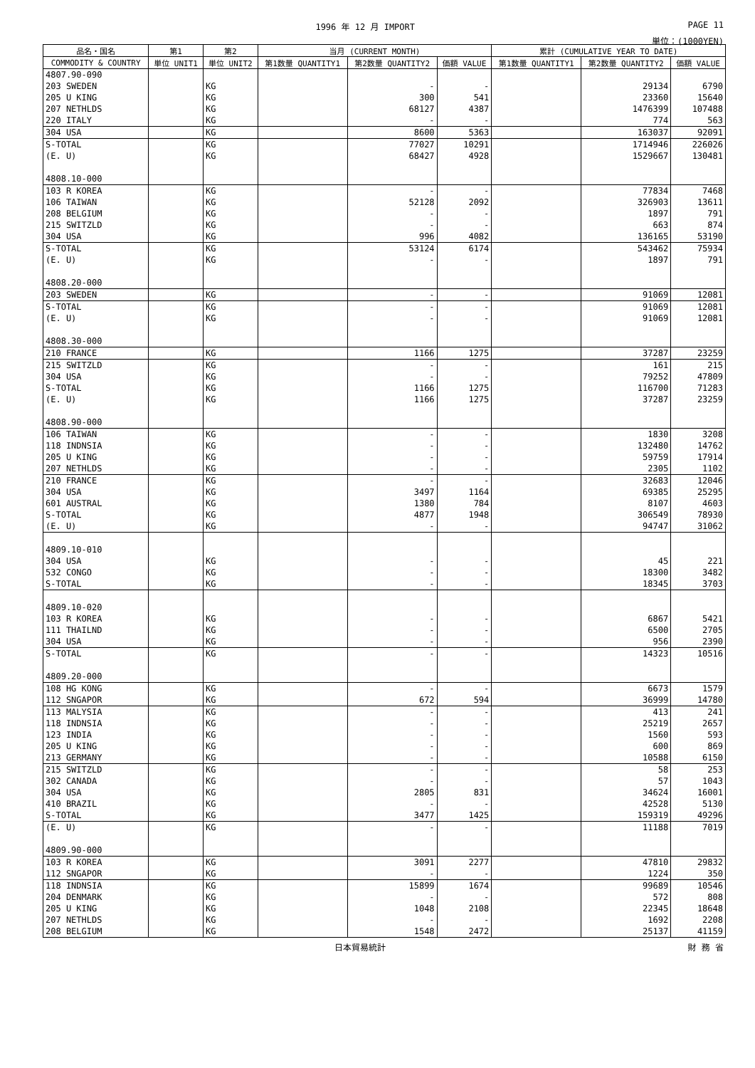1996 年 12 月 IMPORT PAGE 11
単位：(1000YEN)
| 品名・国名 | 第1 | 第2 | 当月 (CURRENT MONTH) | | | 累計 (CUMULATIVE YEAR TO DATE) | | |
| --- | --- | --- | --- | --- | --- | --- | --- | --- |
| COMMODITY & COUNTRY | 単位 UNIT1 | 単位 UNIT2 | 第1数量 QUANTITY1 | 第2数量 QUANTITY2 | 価額 VALUE | 第1数量 QUANTITY1 | 第2数量 QUANTITY2 | 価額 VALUE |
| 4807.90-090 | | | | | | | | |
| 203 SWEDEN | | KG | | - | - | | 29134 | 6790 |
| 205 U KING | | KG | | 300 | 541 | | 23360 | 15640 |
| 207 NETHLDS | | KG | | 68127 | 4387 | | 1476399 | 107488 |
| 220 ITALY | | KG | | - | - | | 774 | 563 |
| 304 USA | | KG | | 8600 | 5363 | | 163037 | 92091 |
| S-TOTAL | | KG | | 77027 | 10291 | | 1714946 | 226026 |
| (E. U) | | KG | | 68427 | 4928 | | 1529667 | 130481 |
| 4808.10-000 | | | | | | | | |
| 103 R KOREA | | KG | | - | - | | 77834 | 7468 |
| 106 TAIWAN | | KG | | 52128 | 2092 | | 326903 | 13611 |
| 208 BELGIUM | | KG | | - | - | | 1897 | 791 |
| 215 SWITZLD | | KG | | - | - | | 663 | 874 |
| 304 USA | | KG | | 996 | 4082 | | 136165 | 53190 |
| S-TOTAL | | KG | | 53124 | 6174 | | 543462 | 75934 |
| (E. U) | | KG | | - | - | | 1897 | 791 |
| 4808.20-000 | | | | | | | | |
| 203 SWEDEN | | KG | | - | - | | 91069 | 12081 |
| S-TOTAL | | KG | | - | - | | 91069 | 12081 |
| (E. U) | | KG | | - | - | | 91069 | 12081 |
| 4808.30-000 | | | | | | | | |
| 210 FRANCE | | KG | | 1166 | 1275 | | 37287 | 23259 |
| 215 SWITZLD | | KG | | - | - | | 161 | 215 |
| 304 USA | | KG | | - | - | | 79252 | 47809 |
| S-TOTAL | | KG | | 1166 | 1275 | | 116700 | 71283 |
| (E. U) | | KG | | 1166 | 1275 | | 37287 | 23259 |
| 4808.90-000 | | | | | | | | |
| 106 TAIWAN | | KG | | - | - | | 1830 | 3208 |
| 118 INDNSIA | | KG | | - | - | | 132480 | 14762 |
| 205 U KING | | KG | | - | - | | 59759 | 17914 |
| 207 NETHLDS | | KG | | - | - | | 2305 | 1102 |
| 210 FRANCE | | KG | | - | - | | 32683 | 12046 |
| 304 USA | | KG | | 3497 | 1164 | | 69385 | 25295 |
| 601 AUSTRAL | | KG | | 1380 | 784 | | 8107 | 4603 |
| S-TOTAL | | KG | | 4877 | 1948 | | 306549 | 78930 |
| (E. U) | | KG | | - | - | | 94747 | 31062 |
| 4809.10-010 | | | | | | | | |
| 304 USA | | KG | | - | - | | 45 | 221 |
| 532 CONGO | | KG | | - | - | | 18300 | 3482 |
| S-TOTAL | | KG | | - | - | | 18345 | 3703 |
| 4809.10-020 | | | | | | | | |
| 103 R KOREA | | KG | | - | - | | 6867 | 5421 |
| 111 THAILND | | KG | | - | - | | 6500 | 2705 |
| 304 USA | | KG | | - | - | | 956 | 2390 |
| S-TOTAL | | KG | | - | - | | 14323 | 10516 |
| 4809.20-000 | | | | | | | | |
| 108 HG KONG | | KG | | - | - | | 6673 | 1579 |
| 112 SNGAPOR | | KG | | 672 | 594 | | 36999 | 14780 |
| 113 MALYSIA | | KG | | - | - | | 413 | 241 |
| 118 INDNSIA | | KG | | - | - | | 25219 | 2657 |
| 123 INDIA | | KG | | - | - | | 1560 | 593 |
| 205 U KING | | KG | | - | - | | 600 | 869 |
| 213 GERMANY | | KG | | - | - | | 10588 | 6150 |
| 215 SWITZLD | | KG | | - | - | | 58 | 253 |
| 302 CANADA | | KG | | - | - | | 57 | 1043 |
| 304 USA | | KG | | 2805 | 831 | | 34624 | 16001 |
| 410 BRAZIL | | KG | | - | - | | 42528 | 5130 |
| S-TOTAL | | KG | | 3477 | 1425 | | 159319 | 49296 |
| (E. U) | | KG | | - | - | | 11188 | 7019 |
| 4809.90-000 | | | | | | | | |
| 103 R KOREA | | KG | | 3091 | 2277 | | 47810 | 29832 |
| 112 SNGAPOR | | KG | | - | - | | 1224 | 350 |
| 118 INDNSIA | | KG | | 15899 | 1674 | | 99689 | 10546 |
| 204 DENMARK | | KG | | - | - | | 572 | 808 |
| 205 U KING | | KG | | 1048 | 2108 | | 22345 | 18648 |
| 207 NETHLDS | | KG | | - | - | | 1692 | 2208 |
| 208 BELGIUM | | KG | | 1548 | 2472 | | 25137 | 41159 |
日本貿易統計 財 務 省